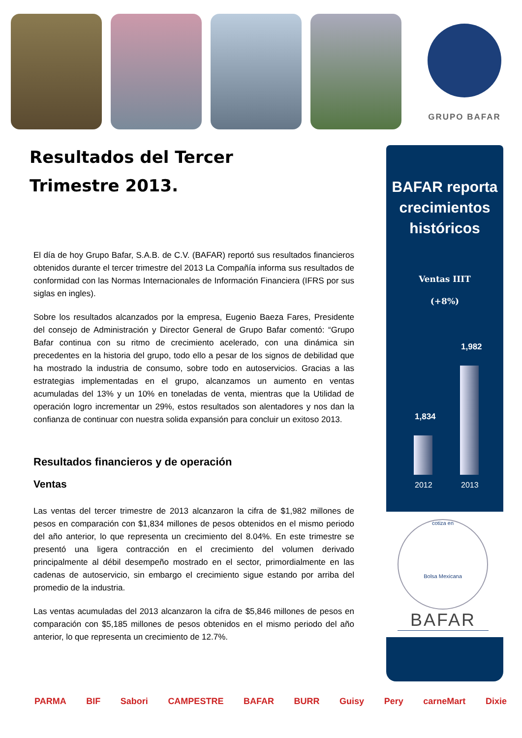GRUPO BAFAR
Resultados del Tercer
Trimestre 2013.
El día de hoy Grupo Bafar, S.A.B. de C.V. (BAFAR) reportó sus resultados financieros obtenidos durante el tercer trimestre del 2013 La Compañía informa sus resultados de conformidad con las Normas Internacionales de Información Financiera (IFRS por sus siglas en ingles).
Sobre los resultados alcanzados por la empresa, Eugenio Baeza Fares, Presidente del consejo de Administración y Director General de Grupo Bafar comentó: “Grupo Bafar continua con su ritmo de crecimiento acelerado, con una dinámica sin precedentes en la historia del grupo, todo ello a pesar de los signos de debilidad que ha mostrado la industria de consumo, sobre todo en autoservicios. Gracias a las estrategias implementadas en el grupo, alcanzamos un aumento en ventas acumuladas del 13% y un 10% en toneladas de venta, mientras que la Utilidad de operación logro incrementar un 29%, estos resultados son alentadores y nos dan la confianza de continuar con nuestra solida expansión para concluir un exitoso 2013.
Resultados financieros y de operación
Ventas
Las ventas del tercer trimestre de 2013 alcanzaron la cifra de $1,982 millones de pesos en comparación con $1,834 millones de pesos obtenidos en el mismo periodo del año anterior, lo que representa un crecimiento del 8.04%. En este trimestre se presentó una ligera contracción en el crecimiento del volumen derivado principalmente al débil desempeño mostrado en el sector, primordialmente en las cadenas de autoservicio, sin embargo el crecimiento sigue estando por arriba del promedio de la industria.
Las ventas acumuladas del 2013 alcanzaron la cifra de $5,846 millones de pesos en comparación con $5,185 millones de pesos obtenidos en el mismo periodo del año anterior, lo que representa un crecimiento de 12.7%.
BAFAR reporta crecimientos históricos
Ventas IIIT
(+8%)
1,834
1,982
2012 2013
cotiza en
Bolsa Mexicana
BAFAR
PARMA BIF Sabori CAMPESTRE BAFAR BURR Guisy Pery carneMart Dixie